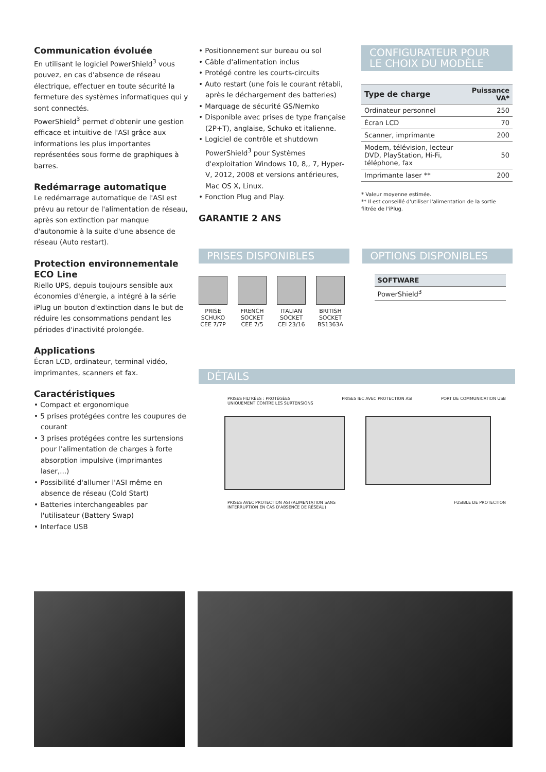Communication évoluée
En utilisant le logiciel PowerShield<sup>3</sup> vous pouvez, en cas d'absence de réseau électrique, effectuer en toute sécurité la fermeture des systèmes informatiques qui y sont connectés.
PowerShield<sup>3</sup> permet d'obtenir une gestion efficace et intuitive de l'ASI grâce aux informations les plus importantes représentées sous forme de graphiques à barres.
Redémarrage automatique
Le redémarrage automatique de l'ASI est prévu au retour de l'alimentation de réseau, après son extinction par manque d'autonomie à la suite d'une absence de réseau (Auto restart).
Protection environnementale ECO Line
Riello UPS, depuis toujours sensible aux économies d'énergie, a intégré à la série iPlug un bouton d'extinction dans le but de réduire les consommations pendant les périodes d'inactivité prolongée.
Applications
Écran LCD, ordinateur, terminal vidéo, imprimantes, scanners et fax.
Caractéristiques
• Compact et ergonomique
• 5 prises protégées contre les coupures de courant
• 3 prises protégées contre les surtensions pour l'alimentation de charges à forte absorption impulsive (imprimantes laser,...)
• Possibilité d'allumer l'ASI même en absence de réseau (Cold Start)
• Batteries interchangeables par l'utilisateur (Battery Swap)
• Interface USB
• Positionnement sur bureau ou sol
• Câble d'alimentation inclus
• Protégé contre les courts-circuits
• Auto restart (une fois le courant rétabli, après le déchargement des batteries)
• Marquage de sécurité GS/Nemko
• Disponible avec prises de type française (2P+T), anglaise, Schuko et italienne.
• Logiciel de contrôle et shutdown PowerShield<sup>3</sup> pour Systèmes d'exploitation Windows 10, 8,, 7, Hyper-V, 2012, 2008 et versions antérieures, Mac OS X, Linux.
• Fonction Plug and Play.
GARANTIE 2 ANS
CONFIGURATEUR POUR LE CHOIX DU MODÈLE
| Type de charge | Puissance VA* |
| --- | --- |
| Ordinateur personnel | 250 |
| Écran LCD | 70 |
| Scanner, imprimante | 200 |
| Modem, télévision, lecteur DVD, PlayStation, Hi-Fi, téléphone, fax | 50 |
| Imprimante laser ** | 200 |
* Valeur moyenne estimée.
** Il est conseillé d'utiliser l'alimentation de la sortie filtrée de l'iPlug.
PRISES DISPONIBLES
PRISE
SCHUKO
CEE 7/7P
FRENCH
SOCKET
CEE 7/5
ITALIAN
SOCKET
CEI 23/16
BRITISH
SOCKET
BS1363A
OPTIONS DISPONIBLES
| SOFTWARE |
| --- |
| PowerShield<sup>3</sup> |
DÉTAILS
PRISES FILTRÉES : PROTÉGÉES
UNIQUEMENT CONTRE LES SURTENSIONS PRISES IEC AVEC PROTECTION ASI PORT DE COMMUNICATION USB
PRISES AVEC PROTECTION ASI (ALIMENTATION SANS
INTERRUPTION EN CAS D'ABSENCE DE RÉSEAU) FUSIBLE DE PROTECTION